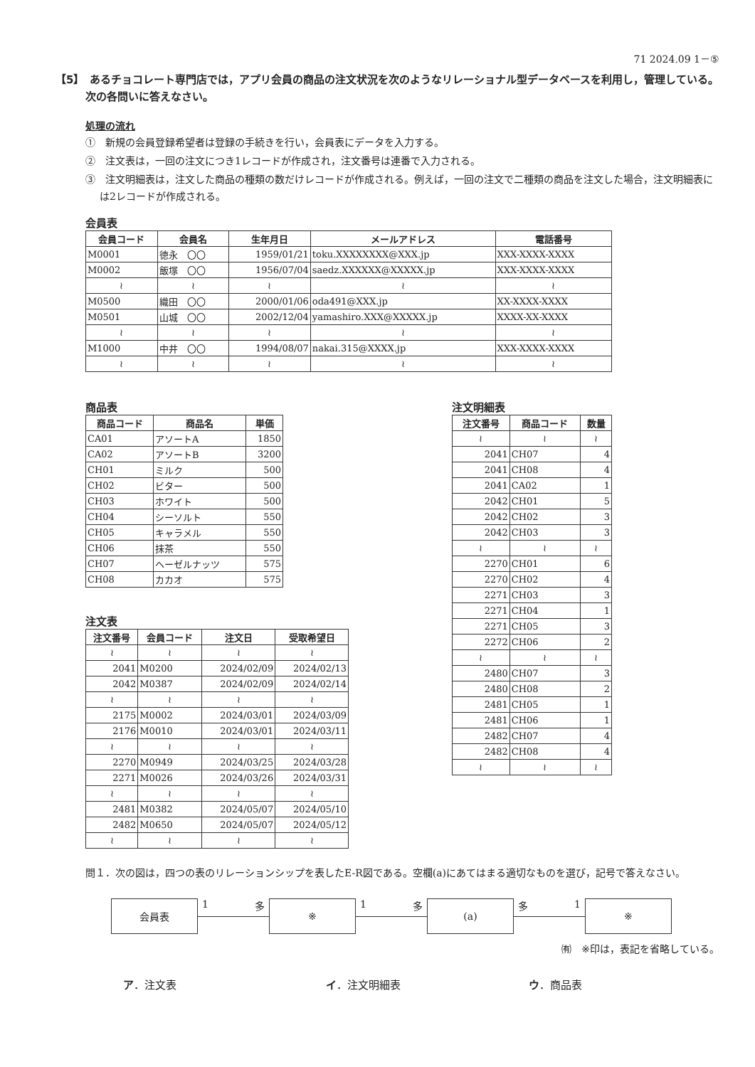71 2024.09 1－⑤
【5】　あるチョコレート専門店では，アプリ会員の商品の注文状況を次のようなリレーショナル型データベースを利用し，管理している。次の各問いに答えなさい。
処理の流れ
①　新規の会員登録希望者は登録の手続きを行い，会員表にデータを入力する。
②　注文表は，一回の注文につき1レコードが作成され，注文番号は連番で入力される。
③　注文明細表は，注文した商品の種類の数だけレコードが作成される。例えば，一回の注文で二種類の商品を注文した場合，注文明細表には2レコードが作成される。
会員表
| 会員コード | 会員名 | 生年月日 | メールアドレス | 電話番号 |
| --- | --- | --- | --- | --- |
| M0001 | 徳永 〇〇 | 1959/01/21 | toku.XXXXXXXX@XXX.jp | XXX-XXXX-XXXX |
| M0002 | 飯塚 〇〇 | 1956/07/04 | saedz.XXXXXX@XXXXX.jp | XXX-XXXX-XXXX |
| ≀ | ≀ | ≀ | ≀ | ≀ |
| M0500 | 織田 〇〇 | 2000/01/06 | oda491@XXX.jp | XX-XXXX-XXXX |
| M0501 | 山城 〇〇 | 2002/12/04 | yamashiro.XXX@XXXXX.jp | XXXX-XX-XXXX |
| ≀ | ≀ | ≀ | ≀ | ≀ |
| M1000 | 中井 〇〇 | 1994/08/07 | nakai.315@XXXX.jp | XXX-XXXX-XXXX |
| ≀ | ≀ | ≀ | ≀ | ≀ |
商品表
| 商品コード | 商品名 | 単価 |
| --- | --- | --- |
| CA01 | アソートA | 1850 |
| CA02 | アソートB | 3200 |
| CH01 | ミルク | 500 |
| CH02 | ビター | 500 |
| CH03 | ホワイト | 500 |
| CH04 | シーソルト | 550 |
| CH05 | キャラメル | 550 |
| CH06 | 抹茶 | 550 |
| CH07 | ヘーゼルナッツ | 575 |
| CH08 | カカオ | 575 |
注文表
| 注文番号 | 会員コード | 注文日 | 受取希望日 |
| --- | --- | --- | --- |
| ≀ | ≀ | ≀ | ≀ |
| 2041 | M0200 | 2024/02/09 | 2024/02/13 |
| 2042 | M0387 | 2024/02/09 | 2024/02/14 |
| ≀ | ≀ | ≀ | ≀ |
| 2175 | M0002 | 2024/03/01 | 2024/03/09 |
| 2176 | M0010 | 2024/03/01 | 2024/03/11 |
| ≀ | ≀ | ≀ | ≀ |
| 2270 | M0949 | 2024/03/25 | 2024/03/28 |
| 2271 | M0026 | 2024/03/26 | 2024/03/31 |
| ≀ | ≀ | ≀ | ≀ |
| 2481 | M0382 | 2024/05/07 | 2024/05/10 |
| 2482 | M0650 | 2024/05/07 | 2024/05/12 |
| ≀ | ≀ | ≀ | ≀ |
注文明細表
| 注文番号 | 商品コード | 数量 |
| --- | --- | --- |
| ≀ | ≀ | ≀ |
| 2041 | CH07 | 4 |
| 2041 | CH08 | 4 |
| 2041 | CA02 | 1 |
| 2042 | CH01 | 5 |
| 2042 | CH02 | 3 |
| 2042 | CH03 | 3 |
| ≀ | ≀ | ≀ |
| 2270 | CH01 | 6 |
| 2270 | CH02 | 4 |
| 2271 | CH03 | 3 |
| 2271 | CH04 | 1 |
| 2271 | CH05 | 3 |
| 2272 | CH06 | 2 |
| ≀ | ≀ | ≀ |
| 2480 | CH07 | 3 |
| 2480 | CH08 | 2 |
| 2481 | CH05 | 1 |
| 2481 | CH06 | 1 |
| 2482 | CH07 | 4 |
| 2482 | CH08 | 4 |
| ≀ | ≀ | ≀ |
問１．次の図は，四つの表のリレーションシップを表したE-R図である。空欄(a)にあてはまる適切なものを選び，記号で答えなさい。
会員表
1 多
※
1 多
(a)
多 1
※
㈲　※印は，表記を省略している。
ア．注文表 イ．注文明細表 ウ．商品表